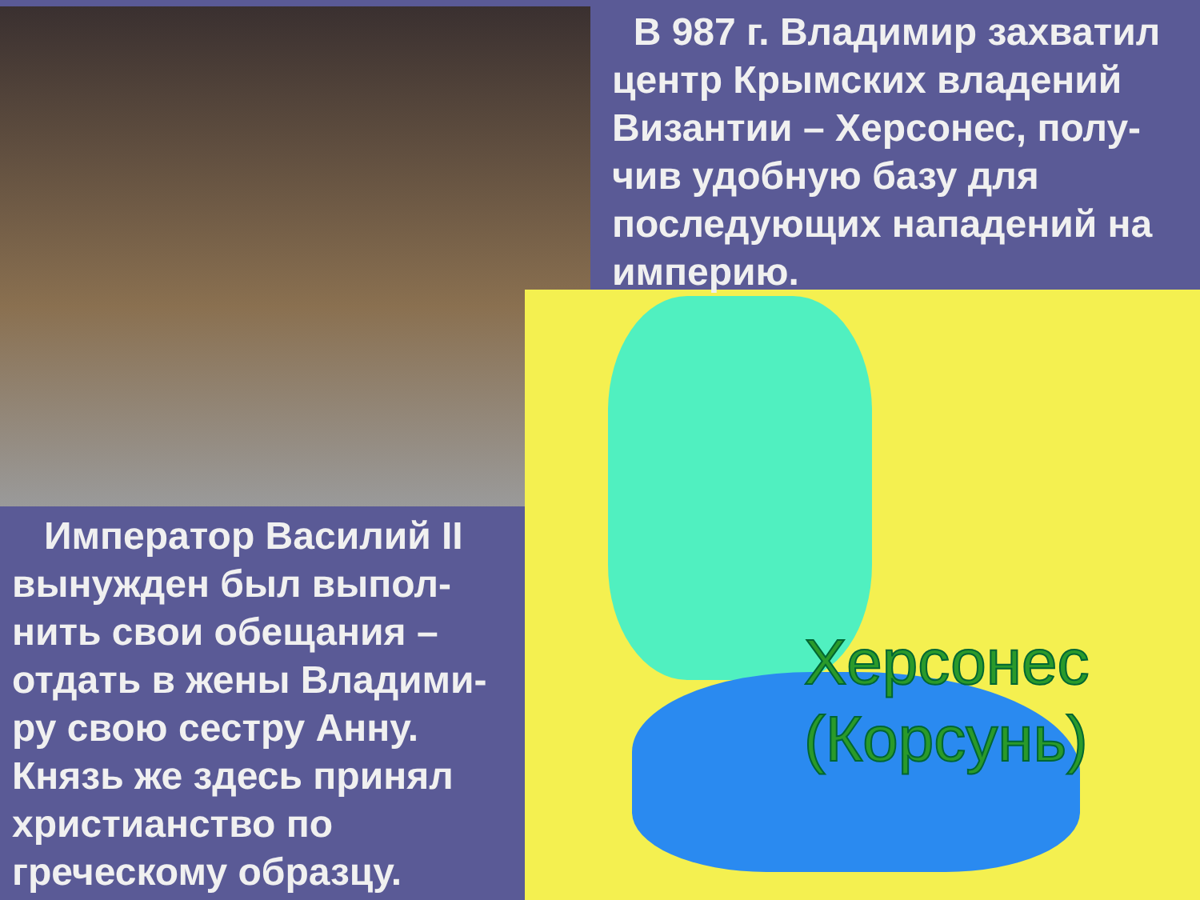В 987 г. Владимир захватил центр Крымских владений Византии – Херсонес, полу-чив удобную базу для последующих нападений на империю.
Император Василий II вынужден был выпол-нить свои обещания – отдать в жены Владими-ру свою сестру Анну. Князь же здесь принял христианство по греческому образцу.
Херсонес
(Корсунь)